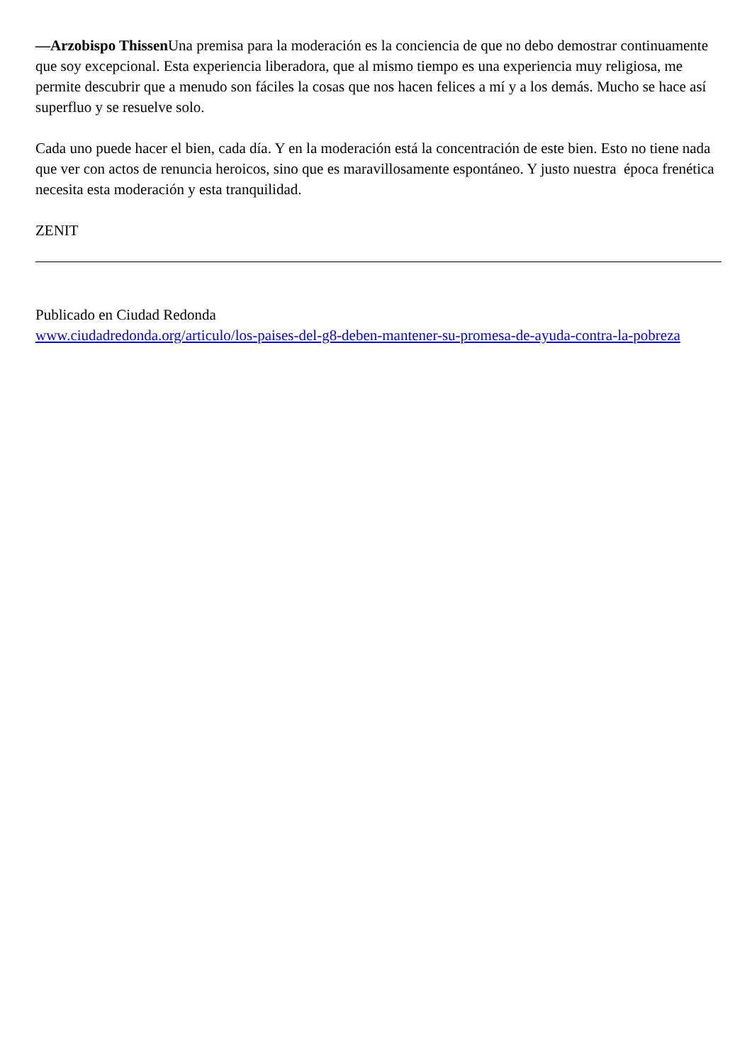—Arzobispo Thissen Una premisa para la moderación es la conciencia de que no debo demostrar continuamente que soy excepcional. Esta experiencia liberadora, que al mismo tiempo es una experiencia muy religiosa, me permite descubrir que a menudo son fáciles la cosas que nos hacen felices a mí y a los demás. Mucho se hace así superfluo y se resuelve solo.
Cada uno puede hacer el bien, cada día. Y en la moderación está la concentración de este bien. Esto no tiene nada que ver con actos de renuncia heroicos, sino que es maravillosamente espontáneo. Y justo nuestra época frenética necesita esta moderación y esta tranquilidad.
ZENIT
Publicado en Ciudad Redonda
www.ciudadredonda.org/articulo/los-paises-del-g8-deben-mantener-su-promesa-de-ayuda-contra-la-pobreza